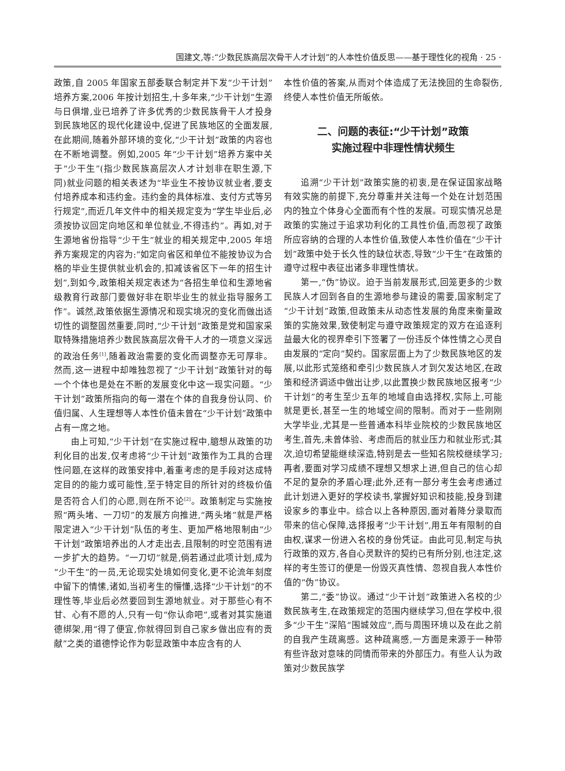国建文,等:“少数民族高层次骨干人才计划”的人本性价值反思——基于理性化的视角 · 25 ·
政策,自 2005 年国家五部委联合制定并下发“少干计划”培养方案,2006 年按计划招生,十多年来,“少干计划”生源与日俱增,业已培养了许多优秀的少数民族骨干人才投身到民族地区的现代化建设中,促进了民族地区的全面发展,在此期间,随着外部环境的变化,“少干计划”政策的内容也在不断地调整。例如,2005 年“少干计划”培养方案中关于“少干生”(指少数民族高层次人才计划非在职生源,下同)就业问题的相关表述为“毕业生不按协议就业者,要支付培养成本和违约金。违约金的具体标准、支付方式等另行规定”,而近几年文件中的相关规定变为“学生毕业后,必须按协议回定向地区和单位就业,不得违约”。再如,对于生源地省份指导“少干生”就业的相关规定中,2005 年培养方案规定的内容为:“如定向省区和单位不能按协议为合格的毕业生提供就业机会的,扣减该省区下一年的招生计划”,到如今,政策相关规定表述为“各招生单位和生源地省级教育行政部门要做好非在职毕业生的就业指导服务工作”。诚然,政策依据生源情况和现实境况的变化而做出适切性的调整固然重要,同时,“少干计划”政策是党和国家采取特殊措施培养少数民族高层次骨干人才的一项意义深远的政治任务<sup>[1]</sup>,随着政治需要的变化而调整亦无可厚非。然而,这一进程中却唯独忽视了“少干计划”政策针对的每一个个体也是处在不断的发展变化中这一现实问题。“少干计划”政策所指向的每一潜在个体的自我身份认同、价值归属、人生理想等人本性价值未曾在“少干计划”政策中占有一席之地。
由上可知,“少干计划”在实施过程中,臆想从政策的功利化目的出发,仅考虑将“少干计划”政策作为工具的合理性问题,在这样的政策安排中,着重考虑的是手段对达成特定目的的能力或可能性,至于特定目的所针对的终极价值是否符合人们的心愿,则在所不论<sup>[2]</sup>。政策制定与实施按照“两头堵、一刀切”的发展方向推进,“两头堵”就是严格限定进入“少干计划”队伍的考生、更加严格地限制由“少干计划”政策培养出的人才走出去,且限制的时空范围有进一步扩大的趋势。“一刀切”就是,倘若通过此项计划,成为“少干生”的一员,无论现实处境如何变化,更不论流年刻度中留下的情愫,诸如,当初考生的懵懂,选择“少干计划”的不理性等,毕业后必然要回到生源地就业。对于那些心有不甘、心有不愿的人,只有一句“你认命吧”,或者对其实施道德绑架,用“得了便宜,你就得回到自己家乡做出应有的贡献”之类的道德悖论作为彰显政策中本应含有的人
本性价值的答案,从而对个体造成了无法挽回的生命裂伤,终使人本性价值无所皈依。
二、问题的表征:“少干计划”政策
实施过程中非理性情状频生
追溯“少干计划”政策实施的初衷,是在保证国家战略有效实施的前提下,充分尊重并关注每一个处在计划范围内的独立个体身心全面而有个性的发展。可现实情况总是政策的实施过于追求功利化的工具性价值,而忽视了政策所应容纳的合理的人本性价值,致使人本性价值在“少干计划”政策中处于长久性的缺位状态,导致“少干生”在政策的遵守过程中表征出诸多非理性情状。
第一,“伪”协议。迫于当前发展形式,回笼更多的少数民族人才回到各自的生源地参与建设的需要,国家制定了“少干计划”政策,但政策未从动态性发展的角度来衡量政策的实施效果,致使制定与遵守政策规定的双方在追逐利益最大化的视界牵引下签署了一份违反个体性情之心灵自由发展的“定向”契约。国家层面上为了少数民族地区的发展,以此形式笼络和牵引少数民族人才到欠发达地区,在政策和经济调适中做出让步,以此置换少数民族地区报考“少干计划”的考生至少五年的地域自由选择权,实际上,可能就是更长,甚至一生的地域空间的限制。而对于一些刚刚大学毕业,尤其是一些普通本科毕业院校的少数民族地区考生,首先,未曾体验、考虑而后的就业压力和就业形式;其次,迫切希望能继续深造,特别是去一些知名院校继续学习;再者,要面对学习成绩不理想又想求上进,但自己的信心却不足的复杂的矛盾心理;此外,还有一部分考生会考虑通过此计划进入更好的学校读书,掌握好知识和技能,投身到建设家乡的事业中。综合以上各种原因,面对着降分录取而带来的信心保障,选择报考“少干计划”,用五年有限制的自由权,谋求一份进入名校的身份凭证。由此可见,制定与执行政策的双方,各自心灵默许的契约已有所分别,也注定,这样的考生签订的便是一份毁灭真性情、忽视自我人本性价值的“伪”协议。
第二,“委”协议。通过“少干计划”政策进入名校的少数民族考生,在政策规定的范围内继续学习,但在学校中,很多“少干生”深陷“围城效应”,而与周围环境以及在此之前的自我产生疏离感。这种疏离感,一方面是来源于一种带有些许敌对意味的同情而带来的外部压力。有些人认为政策对少数民族学